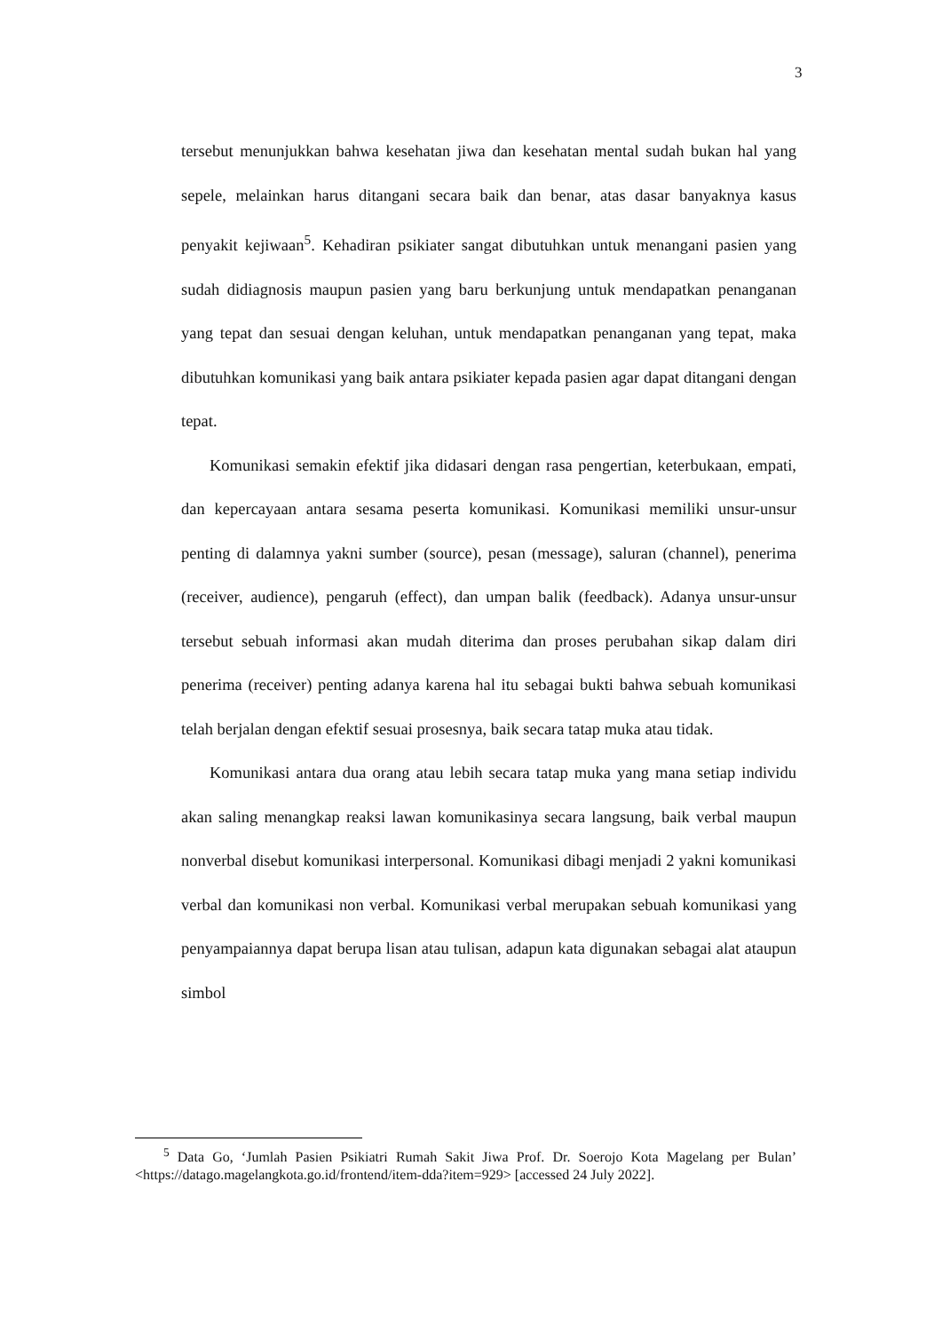3
tersebut menunjukkan bahwa kesehatan jiwa dan kesehatan mental sudah bukan hal yang sepele, melainkan harus ditangani secara baik dan benar, atas dasar banyaknya kasus penyakit kejiwaan<sup>5</sup>. Kehadiran psikiater sangat dibutuhkan untuk menangani pasien yang sudah didiagnosis maupun pasien yang baru berkunjung untuk mendapatkan penanganan yang tepat dan sesuai dengan keluhan, untuk mendapatkan penanganan yang tepat, maka dibutuhkan komunikasi yang baik antara psikiater kepada pasien agar dapat ditangani dengan tepat.
Komunikasi semakin efektif jika didasari dengan rasa pengertian, keterbukaan, empati, dan kepercayaan antara sesama peserta komunikasi. Komunikasi memiliki unsur-unsur penting di dalamnya yakni sumber (source), pesan (message), saluran (channel), penerima (receiver, audience), pengaruh (effect), dan umpan balik (feedback). Adanya unsur-unsur tersebut sebuah informasi akan mudah diterima dan proses perubahan sikap dalam diri penerima (receiver) penting adanya karena hal itu sebagai bukti bahwa sebuah komunikasi telah berjalan dengan efektif sesuai prosesnya, baik secara tatap muka atau tidak.
Komunikasi antara dua orang atau lebih secara tatap muka yang mana setiap individu akan saling menangkap reaksi lawan komunikasinya secara langsung, baik verbal maupun nonverbal disebut komunikasi interpersonal. Komunikasi dibagi menjadi 2 yakni komunikasi verbal dan komunikasi non verbal. Komunikasi verbal merupakan sebuah komunikasi yang penyampaiannya dapat berupa lisan atau tulisan, adapun kata digunakan sebagai alat ataupun simbol
<sup>5</sup> Data Go, ‘Jumlah Pasien Psikiatri Rumah Sakit Jiwa Prof. Dr. Soerojo Kota Magelang per Bulan’ <https://datago.magelangkota.go.id/frontend/item-dda?item=929> [accessed 24 July 2022].